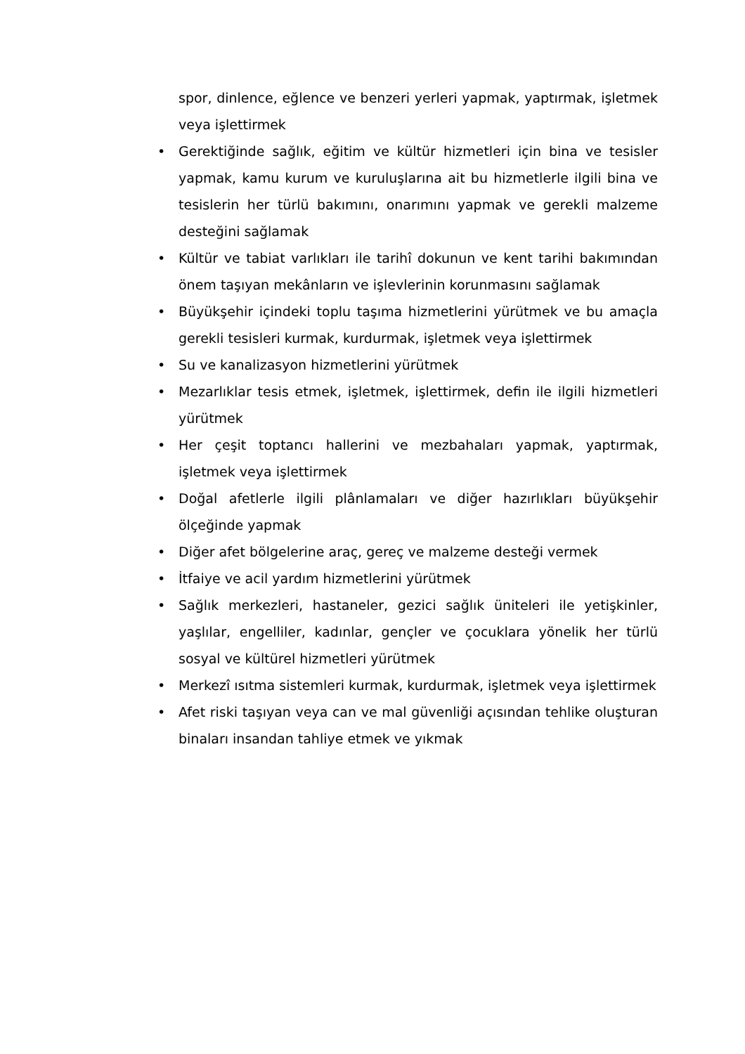spor, dinlence, eğlence ve benzeri yerleri yapmak, yaptırmak, işletmek veya işlettirmek
• Gerektiğinde sağlık, eğitim ve kültür hizmetleri için bina ve tesisler yapmak, kamu kurum ve kuruluşlarına ait bu hizmetlerle ilgili bina ve tesislerin her türlü bakımını, onarımını yapmak ve gerekli malzeme desteğini sağlamak
• Kültür ve tabiat varlıkları ile tarihî dokunun ve kent tarihi bakımından önem taşıyan mekânların ve işlevlerinin korunmasını sağlamak
• Büyükşehir içindeki toplu taşıma hizmetlerini yürütmek ve bu amaçla gerekli tesisleri kurmak, kurdurmak, işletmek veya işlettirmek
• Su ve kanalizasyon hizmetlerini yürütmek
• Mezarlıklar tesis etmek, işletmek, işlettirmek, defin ile ilgili hizmetleri yürütmek
• Her çeşit toptancı hallerini ve mezbahaları yapmak, yaptırmak, işletmek veya işlettirmek
• Doğal afetlerle ilgili plânlamaları ve diğer hazırlıkları büyükşehir ölçeğinde yapmak
• Diğer afet bölgelerine araç, gereç ve malzeme desteği vermek
• İtfaiye ve acil yardım hizmetlerini yürütmek
• Sağlık merkezleri, hastaneler, gezici sağlık üniteleri ile yetişkinler, yaşlılar, engelliler, kadınlar, gençler ve çocuklara yönelik her türlü sosyal ve kültürel hizmetleri yürütmek
• Merkezî ısıtma sistemleri kurmak, kurdurmak, işletmek veya işlettirmek
• Afet riski taşıyan veya can ve mal güvenliği açısından tehlike oluşturan binaları insandan tahliye etmek ve yıkmak